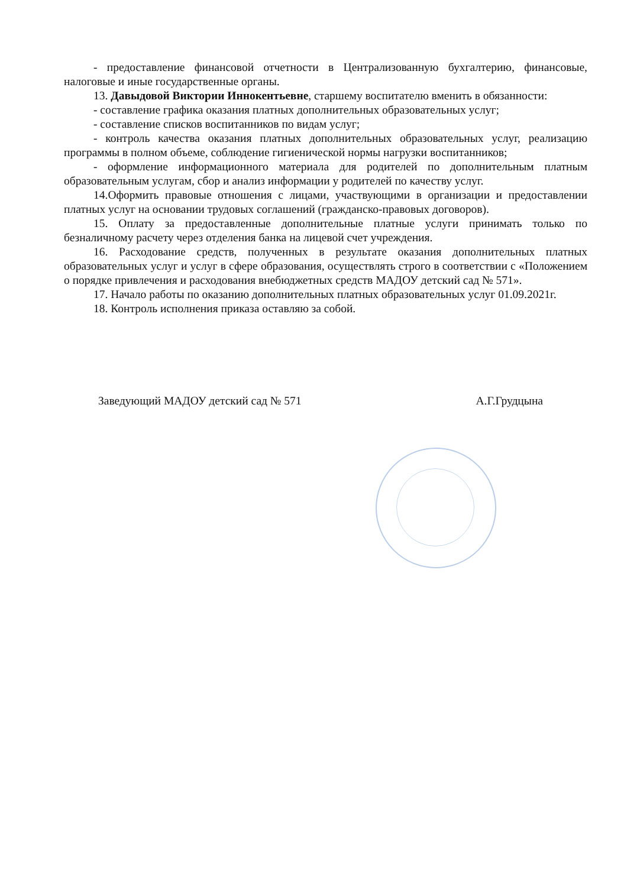- предоставление финансовой отчетности в Централизованную бухгалтерию, финансовые, налоговые и иные государственные органы.
13. Давыдовой Виктории Иннокентьевне, старшему воспитателю вменить в обязанности:
- составление графика оказания платных дополнительных образовательных услуг;
- составление списков воспитанников по видам услуг;
- контроль качества оказания платных дополнительных образовательных услуг, реализацию программы в полном объеме, соблюдение гигиенической нормы нагрузки воспитанников;
- оформление информационного материала для родителей по дополнительным платным образовательным услугам, сбор и анализ информации у родителей по качеству услуг.
14.Оформить правовые отношения с лицами, участвующими в организации и предоставлении платных услуг на основании трудовых соглашений (гражданско-правовых договоров).
15. Оплату за предоставленные дополнительные платные услуги принимать только по безналичному расчету через отделения банка на лицевой счет учреждения.
16. Расходование средств, полученных в результате оказания дополнительных платных образовательных услуг и услуг в сфере образования, осуществлять строго в соответствии с «Положением о порядке привлечения и расходования внебюджетных средств МАДОУ детский сад № 571».
17. Начало работы по оказанию дополнительных платных образовательных услуг 01.09.2021г.
18. Контроль исполнения приказа оставляю за собой.
Заведующий МАДОУ детский сад № 571 А.Г.Грудцына